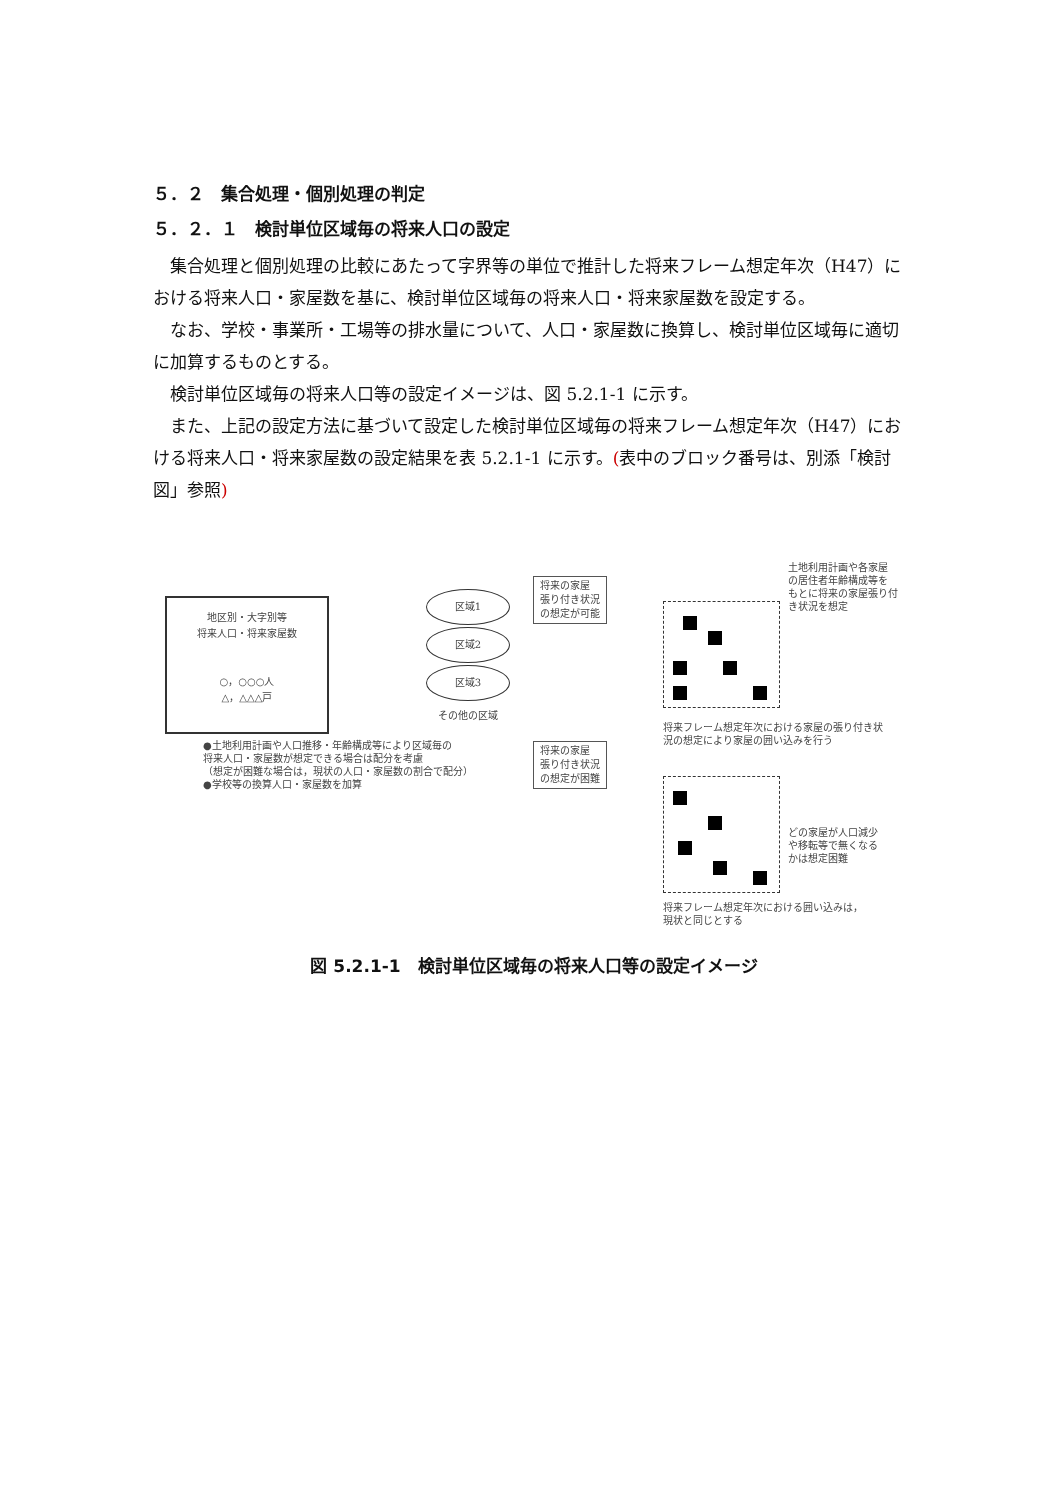５．２　集合処理・個別処理の判定
５．２．１　検討単位区域毎の将来人口の設定
集合処理と個別処理の比較にあたって字界等の単位で推計した将来フレーム想定年次（H47）における将来人口・家屋数を基に、検討単位区域毎の将来人口・将来家屋数を設定する。
なお、学校・事業所・工場等の排水量について、人口・家屋数に換算し、検討単位区域毎に適切に加算するものとする。
検討単位区域毎の将来人口等の設定イメージは、図 5.2.1-1 に示す。
また、上記の設定方法に基づいて設定した検討単位区域毎の将来フレーム想定年次（H47）における将来人口・将来家屋数の設定結果を表 5.2.1-1 に示す。(表中のブロック番号は、別添「検討図」参照)
地区別・大字別等
将来人口・将来家屋数
○，○○○人
△，△△△戸
区域1
区域2
区域3
その他の区域
●土地利用計画や人口推移・年齢構成等により区域毎の
将来人口・家屋数が想定できる場合は配分を考慮
（想定が困難な場合は，現状の人口・家屋数の割合で配分）
●学校等の換算人口・家屋数を加算
将来の家屋
張り付き状況
の想定が可能
将来の家屋
張り付き状況
の想定が困難
土地利用計画や各家屋
の居住者年齢構成等を
もとに将来の家屋張り付
き状況を想定
将来フレーム想定年次における家屋の張り付き状
況の想定により家屋の囲い込みを行う
どの家屋が人口減少
や移転等で無くなる
かは想定困難
将来フレーム想定年次における囲い込みは，
現状と同じとする
図 5.2.1-1　検討単位区域毎の将来人口等の設定イメージ